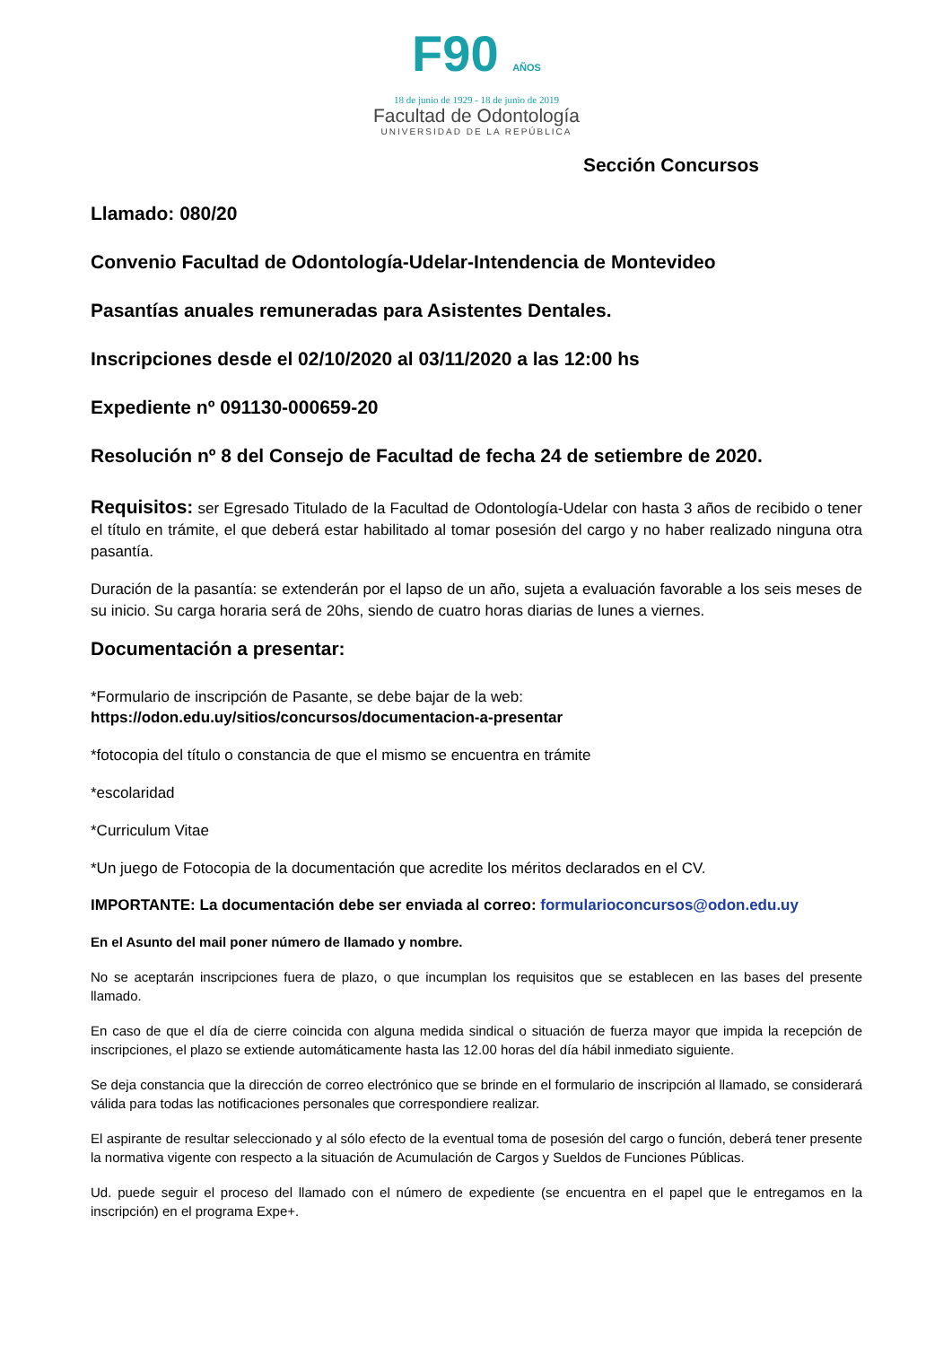F90 AÑOS
18 de junio de 1929 - 18 de junio de 2019
Facultad de Odontología
UNIVERSIDAD DE LA REPÚBLICA
Sección Concursos
Llamado: 080/20
Convenio Facultad de Odontología-Udelar-Intendencia de Montevideo
Pasantías anuales remuneradas para Asistentes Dentales.
Inscripciones desde el 02/10/2020 al 03/11/2020 a las 12:00 hs
Expediente nº 091130-000659-20
Resolución nº 8 del Consejo de Facultad de fecha 24 de setiembre de 2020.
Requisitos: ser Egresado Titulado de la Facultad de Odontología-Udelar con hasta 3 años de recibido o tener el título en trámite, el que deberá estar habilitado al tomar posesión del cargo y no haber realizado ninguna otra pasantía.
Duración de la pasantía: se extenderán por el lapso de un año, sujeta a evaluación favorable a los seis meses de su inicio. Su carga horaria será de 20hs, siendo de cuatro horas diarias de lunes a viernes.
Documentación a presentar:
*Formulario de inscripción de Pasante, se debe bajar de la web:
https://odon.edu.uy/sitios/concursos/documentacion-a-presentar
*fotocopia del título o constancia de que el mismo se encuentra en trámite
*escolaridad
*Curriculum Vitae
*Un juego de Fotocopia de la documentación que acredite los méritos declarados en el CV.
IMPORTANTE: La documentación debe ser enviada al correo: formularioconcursos@odon.edu.uy
En el Asunto del mail poner número de llamado y nombre.
No se aceptarán inscripciones fuera de plazo, o que incumplan los requisitos que se establecen en las bases del presente llamado.
En caso de que el día de cierre coincida con alguna medida sindical o situación de fuerza mayor que impida la recepción de inscripciones, el plazo se extiende automáticamente hasta las 12.00 horas del día hábil inmediato siguiente.
Se deja constancia que la dirección de correo electrónico que se brinde en el formulario de inscripción al llamado, se considerará válida para todas las notificaciones personales que correspondiere realizar.
El aspirante de resultar seleccionado y al sólo efecto de la eventual toma de posesión del cargo o función, deberá tener presente la normativa vigente con respecto a la situación de Acumulación de Cargos y Sueldos de Funciones Públicas.
Ud. puede seguir el proceso del llamado con el número de expediente (se encuentra en el papel que le entregamos en la inscripción) en el programa Expe+.